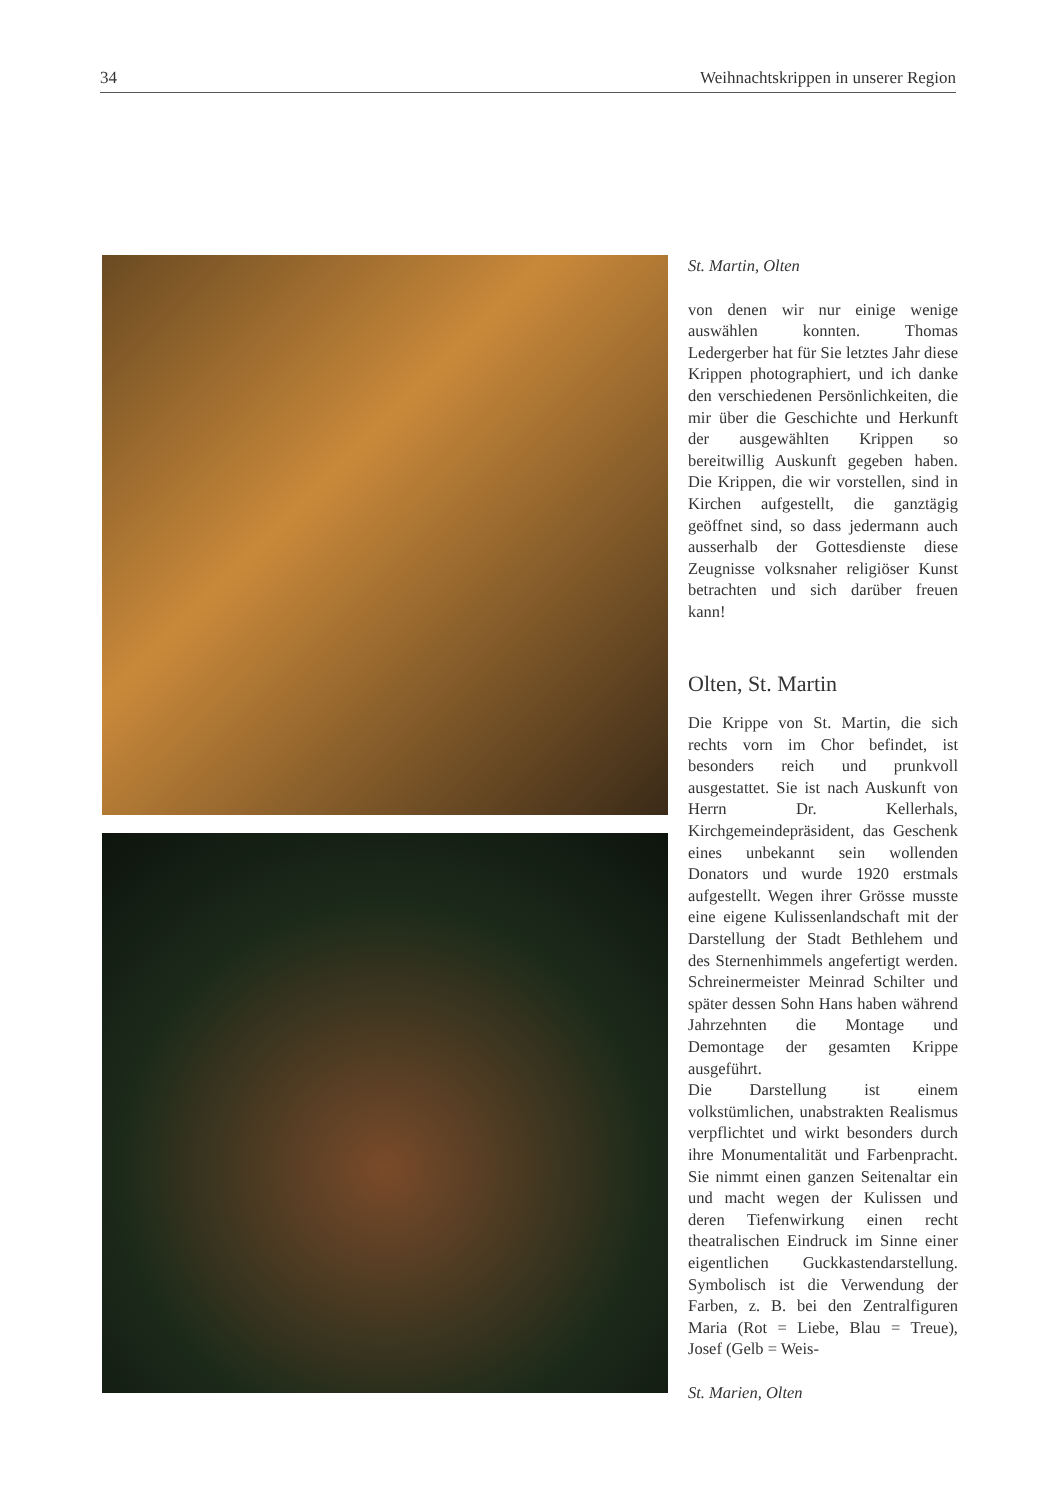34 Weihnachtskrippen in unserer Region
St. Martin, Olten
von denen wir nur einige wenige auswählen konnten. Thomas Ledergerber hat für Sie letztes Jahr diese Krippen photographiert, und ich danke den verschiedenen Persönlichkeiten, die mir über die Geschichte und Herkunft der ausgewählten Krippen so bereitwillig Auskunft gegeben haben. Die Krippen, die wir vorstellen, sind in Kirchen aufgestellt, die ganztägig geöffnet sind, so dass jedermann auch ausserhalb der Gottesdienste diese Zeugnisse volksnaher religiöser Kunst betrachten und sich darüber freuen kann!
Olten, St. Martin
Die Krippe von St. Martin, die sich rechts vorn im Chor befindet, ist besonders reich und prunkvoll ausgestattet. Sie ist nach Auskunft von Herrn Dr. Kellerhals, Kirchgemeindepräsident, das Geschenk eines unbekannt sein wollenden Donators und wurde 1920 erstmals aufgestellt. Wegen ihrer Grösse musste eine eigene Kulissenlandschaft mit der Darstellung der Stadt Bethlehem und des Sternenhimmels angefertigt werden. Schreinermeister Meinrad Schilter und später dessen Sohn Hans haben während Jahrzehnten die Montage und Demontage der gesamten Krippe ausgeführt.
Die Darstellung ist einem volkstümlichen, unabstrakten Realismus verpflichtet und wirkt besonders durch ihre Monumentalität und Farbenpracht. Sie nimmt einen ganzen Seitenaltar ein und macht wegen der Kulissen und deren Tiefenwirkung einen recht theatralischen Eindruck im Sinne einer eigentlichen Guckkastendarstellung. Symbolisch ist die Verwendung der Farben, z. B. bei den Zentralfiguren Maria (Rot = Liebe, Blau = Treue), Josef (Gelb = Weis-
St. Marien, Olten